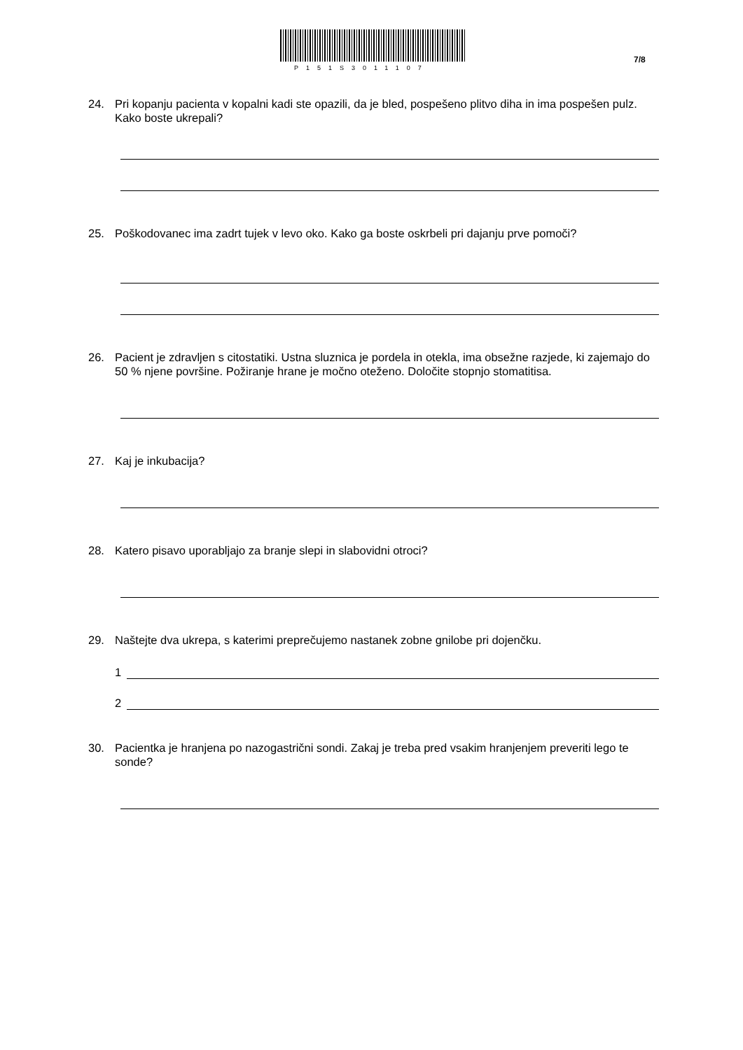P151S3011107
7/8
24. Pri kopanju pacienta v kopalni kadi ste opazili, da je bled, pospešeno plitvo diha in ima pospešen pulz. Kako boste ukrepali?
25. Poškodovanec ima zadrt tujek v levo oko. Kako ga boste oskrbeli pri dajanju prve pomoči?
26. Pacient je zdravljen s citostatiki. Ustna sluznica je pordela in otekla, ima obsežne razjede, ki zajemajo do 50 % njene površine. Požiranje hrane je močno oteženo. Določite stopnjo stomatitisa.
27. Kaj je inkubacija?
28. Katero pisavo uporabljajo za branje slepi in slabovidni otroci?
29. Naštejte dva ukrepa, s katerimi preprečujemo nastanek zobne gnilobe pri dojenčku.
1
2
30. Pacientka je hranjena po nazogastrični sondi. Zakaj je treba pred vsakim hranjenjem preveriti lego te sonde?